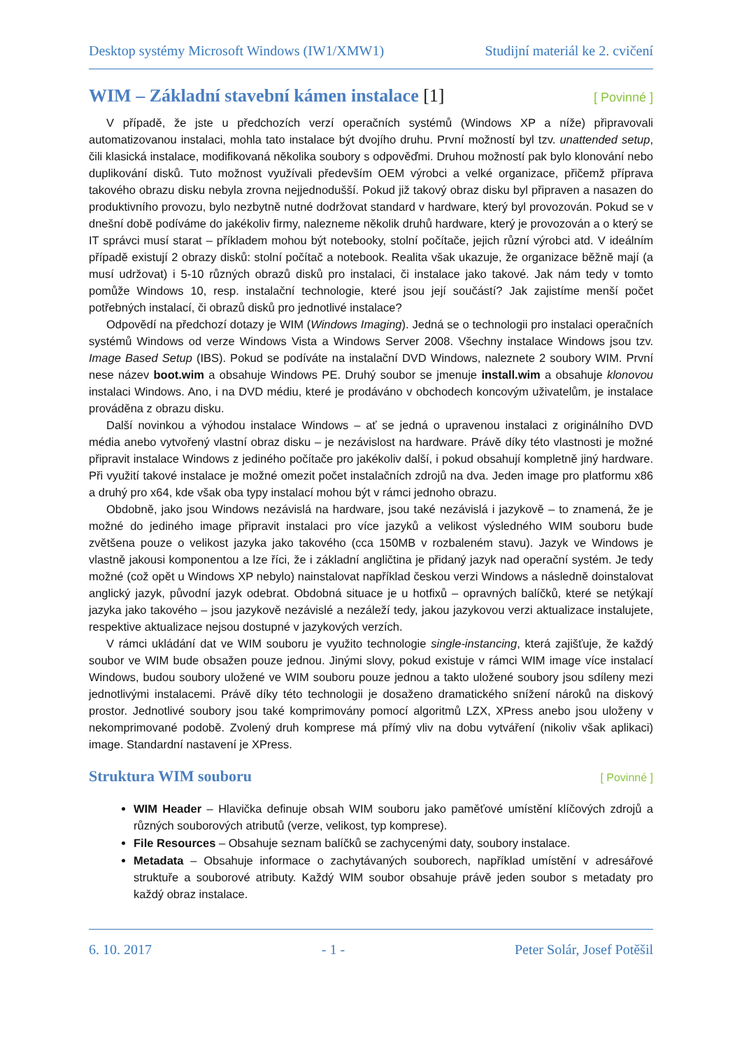Desktop systémy Microsoft Windows (IW1/XMW1) Studijní materiál ke 2. cvičení
WIM – Základní stavební kámen instalace [1] [ Povinné ]
V případě, že jste u předchozích verzí operačních systémů (Windows XP a níže) připravovali automatizovanou instalaci, mohla tato instalace být dvojího druhu. První možností byl tzv. unattended setup, čili klasická instalace, modifikovaná několika soubory s odpověďmi. Druhou možností pak bylo klonování nebo duplikování disků. Tuto možnost využívali především OEM výrobci a velké organizace, přičemž příprava takového obrazu disku nebyla zrovna nejjednodušší. Pokud již takový obraz disku byl připraven a nasazen do produktivního provozu, bylo nezbytně nutné dodržovat standard v hardware, který byl provozován. Pokud se v dnešní době podíváme do jakékoliv firmy, nalezneme několik druhů hardware, který je provozován a o který se IT správci musí starat – příkladem mohou být notebooky, stolní počítače, jejich různí výrobci atd. V ideálním případě existují 2 obrazy disků: stolní počítač a notebook. Realita však ukazuje, že organizace běžně mají (a musí udržovat) i 5-10 různých obrazů disků pro instalaci, či instalace jako takové. Jak nám tedy v tomto pomůže Windows 10, resp. instalační technologie, které jsou její součástí? Jak zajistíme menší počet potřebných instalací, či obrazů disků pro jednotlivé instalace?
Odpovědí na předchozí dotazy je WIM (Windows Imaging). Jedná se o technologii pro instalaci operačních systémů Windows od verze Windows Vista a Windows Server 2008. Všechny instalace Windows jsou tzv. Image Based Setup (IBS). Pokud se podíváte na instalační DVD Windows, naleznete 2 soubory WIM. První nese název boot.wim a obsahuje Windows PE. Druhý soubor se jmenuje install.wim a obsahuje klonovou instalaci Windows. Ano, i na DVD médiu, které je prodáváno v obchodech koncovým uživatelům, je instalace prováděna z obrazu disku.
Další novinkou a výhodou instalace Windows – ať se jedná o upravenou instalaci z originálního DVD média anebo vytvořený vlastní obraz disku – je nezávislost na hardware. Právě díky této vlastnosti je možné připravit instalace Windows z jediného počítače pro jakékoliv další, i pokud obsahují kompletně jiný hardware. Při využití takové instalace je možné omezit počet instalačních zdrojů na dva. Jeden image pro platformu x86 a druhý pro x64, kde však oba typy instalací mohou být v rámci jednoho obrazu.
Obdobně, jako jsou Windows nezávislá na hardware, jsou také nezávislá i jazykově – to znamená, že je možné do jediného image připravit instalaci pro více jazyků a velikost výsledného WIM souboru bude zvětšena pouze o velikost jazyka jako takového (cca 150MB v rozbaleném stavu). Jazyk ve Windows je vlastně jakousi komponentou a lze říci, že i základní angličtina je přidaný jazyk nad operační systém. Je tedy možné (což opět u Windows XP nebylo) nainstalovat například českou verzi Windows a následně doinstalovat anglický jazyk, původní jazyk odebrat. Obdobná situace je u hotfixů – opravných balíčků, které se netýkají jazyka jako takového – jsou jazykově nezávislé a nezáleží tedy, jakou jazykovou verzi aktualizace instalujete, respektive aktualizace nejsou dostupné v jazykových verzích.
V rámci ukládání dat ve WIM souboru je využito technologie single-instancing, která zajišťuje, že každý soubor ve WIM bude obsažen pouze jednou. Jinými slovy, pokud existuje v rámci WIM image více instalací Windows, budou soubory uložené ve WIM souboru pouze jednou a takto uložené soubory jsou sdíleny mezi jednotlivými instalacemi. Právě díky této technologii je dosaženo dramatického snížení nároků na diskový prostor. Jednotlivé soubory jsou také komprimovány pomocí algoritmů LZX, XPress anebo jsou uloženy v nekomprimované podobě. Zvolený druh komprese má přímý vliv na dobu vytváření (nikoliv však aplikaci) image. Standardní nastavení je XPress.
Struktura WIM souboru [ Povinné ]
WIM Header – Hlavička definuje obsah WIM souboru jako paměťové umístění klíčových zdrojů a různých souborových atributů (verze, velikost, typ komprese).
File Resources – Obsahuje seznam balíčků se zachycenými daty, soubory instalace.
Metadata – Obsahuje informace o zachytávaných souborech, například umístění v adresářové struktuře a souborové atributy. Každý WIM soubor obsahuje právě jeden soubor s metadaty pro každý obraz instalace.
6. 10. 2017 - 1 - Peter Solár, Josef Potěšil